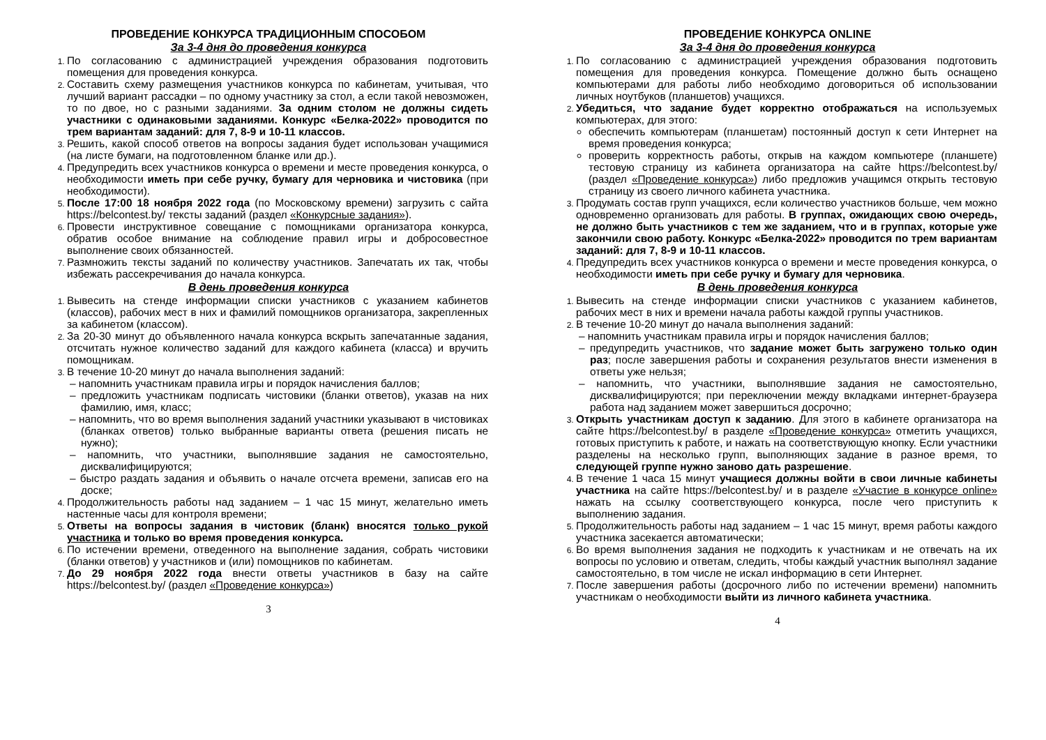ПРОВЕДЕНИЕ КОНКУРСА ТРАДИЦИОННЫМ СПОСОБОМ
За 3-4 дня до проведения конкурса
По согласованию с администрацией учреждения образования подготовить помещения для проведения конкурса.
Составить схему размещения участников конкурса по кабинетам, учитывая, что лучший вариант рассадки – по одному участнику за стол, а если такой невозможен, то по двое, но с разными заданиями. За одним столом не должны сидеть участники с одинаковыми заданиями. Конкурс «Белка-2022» проводится по трем вариантам заданий: для 7, 8-9 и 10-11 классов.
Решить, какой способ ответов на вопросы задания будет использован учащимися (на листе бумаги, на подготовленном бланке или др.).
Предупредить всех участников конкурса о времени и месте проведения конкурса, о необходимости иметь при себе ручку, бумагу для черновика и чистовика (при необходимости).
После 17:00 18 ноября 2022 года (по Московскому времени) загрузить с сайта https://belcontest.by/ тексты заданий (раздел «Конкурсные задания»).
Провести инструктивное совещание с помощниками организатора конкурса, обратив особое внимание на соблюдение правил игры и добросовестное выполнение своих обязанностей.
Размножить тексты заданий по количеству участников. Запечатать их так, чтобы избежать рассекречивания до начала конкурса.
В день проведения конкурса
Вывесить на стенде информации списки участников с указанием кабинетов (классов), рабочих мест в них и фамилий помощников организатора, закрепленных за кабинетом (классом).
За 20-30 минут до объявленного начала конкурса вскрыть запечатанные задания, отсчитать нужное количество заданий для каждого кабинета (класса) и вручить помощникам.
В течение 10-20 минут до начала выполнения заданий:
напомнить участникам правила игры и порядок начисления баллов;
предложить участникам подписать чистовики (бланки ответов), указав на них фамилию, имя, класс;
напомнить, что во время выполнения заданий участники указывают в чистовиках (бланках ответов) только выбранные варианты ответа (решения писать не нужно);
напомнить, что участники, выполнявшие задания не самостоятельно, дисквалифицируются;
быстро раздать задания и объявить о начале отсчета времени, записав его на доске;
Продолжительность работы над заданием – 1 час 15 минут, желательно иметь настенные часы для контроля времени;
Ответы на вопросы задания в чистовик (бланк) вносятся только рукой участника и только во время проведения конкурса.
По истечении времени, отведенного на выполнение задания, собрать чистовики (бланки ответов) у участников и (или) помощников по кабинетам.
До 29 ноября 2022 года внести ответы участников в базу на сайте https://belcontest.by/ (раздел «Проведение конкурса»)
3
ПРОВЕДЕНИЕ КОНКУРСА ONLINE
За 3-4 дня до проведения конкурса
По согласованию с администрацией учреждения образования подготовить помещения для проведения конкурса. Помещение должно быть оснащено компьютерами для работы либо необходимо договориться об использовании личных ноутбуков (планшетов) учащихся.
Убедиться, что задание будет корректно отображаться на используемых компьютерах, для этого:
обеспечить компьютерам (планшетам) постоянный доступ к сети Интернет на время проведения конкурса;
проверить корректность работы, открыв на каждом компьютере (планшете) тестовую страницу из кабинета организатора на сайте https://belcontest.by/ (раздел «Проведение конкурса») либо предложив учащимся открыть тестовую страницу из своего личного кабинета участника.
Продумать состав групп учащихся, если количество участников больше, чем можно одновременно организовать для работы. В группах, ожидающих свою очередь, не должно быть участников с тем же заданием, что и в группах, которые уже закончили свою работу. Конкурс «Белка-2022» проводится по трем вариантам заданий: для 7, 8-9 и 10-11 классов.
Предупредить всех участников конкурса о времени и месте проведения конкурса, о необходимости иметь при себе ручку и бумагу для черновика.
В день проведения конкурса
Вывесить на стенде информации списки участников с указанием кабинетов, рабочих мест в них и времени начала работы каждой группы участников.
В течение 10-20 минут до начала выполнения заданий:
напомнить участникам правила игры и порядок начисления баллов;
предупредить участников, что задание может быть загружено только один раз; после завершения работы и сохранения результатов внести изменения в ответы уже нельзя;
напомнить, что участники, выполнявшие задания не самостоятельно, дисквалифицируются; при переключении между вкладками интернет-браузера работа над заданием может завершиться досрочно;
Открыть участникам доступ к заданию. Для этого в кабинете организатора на сайте https://belcontest.by/ в разделе «Проведение конкурса» отметить учащихся, готовых приступить к работе, и нажать на соответствующую кнопку. Если участники разделены на несколько групп, выполняющих задание в разное время, то следующей группе нужно заново дать разрешение.
В течение 1 часа 15 минут учащиеся должны войти в свои личные кабинеты участника на сайте https://belcontest.by/ и в разделе «Участие в конкурсе online» нажать на ссылку соответствующего конкурса, после чего приступить к выполнению задания.
Продолжительность работы над заданием – 1 час 15 минут, время работы каждого участника засекается автоматически;
Во время выполнения задания не подходить к участникам и не отвечать на их вопросы по условию и ответам, следить, чтобы каждый участник выполнял задание самостоятельно, в том числе не искал информацию в сети Интернет.
После завершения работы (досрочного либо по истечении времени) напомнить участникам о необходимости выйти из личного кабинета участника.
4